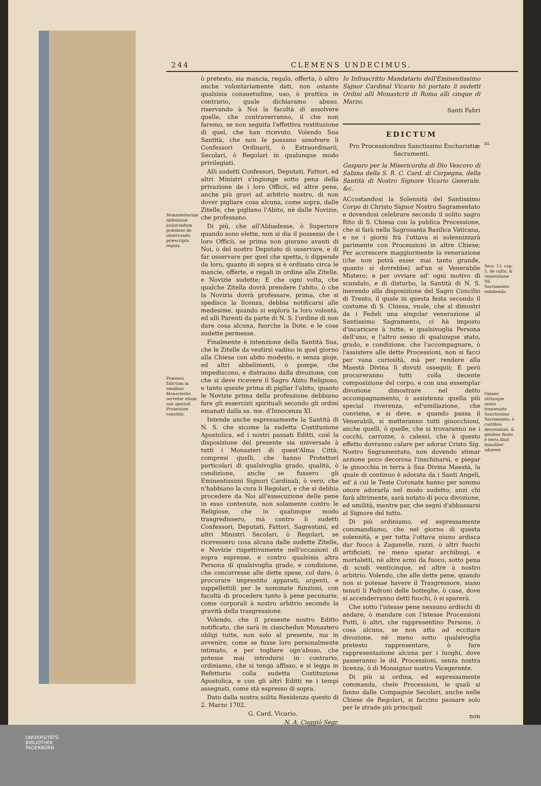244 CLEMENS UNDECIMUS.
Monasteriorum Abbatissæ jusjurandum præstent de observanda præscripta regula.
Præsens Edictum in omnibus Monasteriis servetur etiam sub speciali Protectore constitis.
ò pretesto, sia mancia, regalo, offerta, ò altro anche volontariamente dati, non ostante qualsisia consuetudine, uso, ò prattica in contrario, quale dichiaramo abuso, riservando à Noi la facoltà di assolvere quelle, che contraverranno, il che non faremo, se non seguita l'effettiva restituzione di quel, che han ricevuto. Volendo Sua Santità, che non le possano assolvere li Confessori Ordinarii, ò Estraordinarii, Secolari, ò Regolari in qualunque modo privilegiati.
Alli sudetti Confessori, Deputati, Fattori, ed altri Ministri s'ingionge sotto pena della privazione de i loro Officii, ed altre pene, anche più gravi ad arbitrio nostro, di non dover pigliare cosa alcuna, come sopra, dalle Zitelle, che pigliano l'Abito, nè dalle Novizie, che professano.
Di più, che all'Abbadesse, ò Superiore quando sono elette, non si dia il possesso de i loro Officii, se prima non giurano avanti di Noi, ò del nostro Deputato di osservare, e di far osservare per quel che spetta, ò dippende da loro, quanto di sopra si è ordinato circa le mancie, offerte, e regali in ordine alle Zitelle, e Novizie sudette; E che ogni volta, che qualche Zitella dovrà prendere l'abito, ò che la Novizia dovrà professare, prima, che si spedisca la licenza, debbia notificarsi alle medesime, quando si esplora la loro volontà, ed alli Parenti da parte di N. S. l'ordine di non dare cosa alcuna, fuorche la Dote, e le cose sudette permesse.
Finalmente è intenzione della Santità Sua, che le Zitelle da vestirsi vadino in quel giorno alla Chiesa con abito modesto, e senza gioje, ed altri abbelimenti, ò pompe, che impediscono, e distraono dalla divozione, con che si deve ricevere il Sagro Abito Religioso, e tanto queste prima di pigliar l'abito, quanto le Novizie prima della professione debbiano fare gli essercizii spirituali secondo gli ordini emanati dalla sa. me. d'Innocenza XI.
Intende anche espressamente la Santità di N. S. che sicome la sudetta Costituzione Apostolica, ed i nostri passati Editti, così la disposizione del presente sia universale à tutti i Monasteri di quest'Alma Città, compresi quelli, che hanno Protettori particolari di qualsivoglia grado, qualità, ò condizione, anche se fussero gli Eminentissimi Signori Cardinali, ò vero, che n'habbiano la cura li Regolari, e che si debbia procedere da Noi all'essecuzione delle pene in esso contenute, non solamente contro le Religiose, che in qualunque modo trasgredissero, mà contro li sudetti Confessori, Deputati, Fattori, Sagrestani, ed altri Ministri Secolari, ò Regolari, se ricevessero cosa alcuna dalle sudette Zitelle, e Novizie rispettivamente nell'occasioni di sopra espresse, e contro qualsisia altra Persona di qualsivoglia grado, e condizione, che concorresse alle dette spese, col dare, ò procurare imprestito apparati, argenti, e suppellettili per le nominate funzioni, con facoltà di procedere tanto à pene pecunarie, come corporali à nostro arbitrio secondo la gravità della trasgressione.
Volendo, che il presente nostro Editto notificato, che sarà in ciaschedun Monastero obligi tutte, non solo al presente, ma in avvenire, come se fusse loro personalmente intimato, e per togliere ogn'abuso, che potesse mai introdursi in contrario, ordiniamo, che si tenga affisso, e si legga in Refettorio colla sudetta Costituzione Apostolica, e con gli altri Editti ne i tempi assegnati, come stà espresso di sopra.
Dato dalla nostra solita Residenza questo di 2. Marzo 1702.
G. Card. Vicario.
N. A. Cuggiò Segr.
Io Infrascritto Mandatario dell'Eminentissimo Signor Cardinal Vicario hò portato li sudetti Ordini alli Monastcrii di Roma alli cinque di Marzo.
Santi Fabri
EDICTUM
Pro Processionibus Sanctissimi Eucharistiæ Sacramenti.
Gasparo per la Misericordia di Dio Vescovo di Sabina della S. R. C. Card. di Carpegna, della Santità di Nostro Signore Vicario Generale. &c.
ACcostandosi la Solennità del Santissimo Corpo di Christo Signor Nostro Sagramentato e dovendosi celebrare secondo il solito sagro Rito di S. Chiesa con la publica Processione, che si farà nella Sagrosanta Basilica Vaticana, e ne i giorni frà l'ottava si solennizzarà parimente con Processioni in altre Chiese; Per accrescere maggiormente la venerazione (che non potrà esser mai tanto grande, quanto si dovrebbe) ad'un si Venerabile Mistero; e per ovviare ad' ogni motivo di scandalo, e di disturbo, la Santità di N. S. inerendo alla disposizione del Sagro Concilio di Trento, il quale in questa festa secondo il costume di S. Chiesa, vuole, che si dimostri da i Fedeli una singolar venerazione al Santissimo Sagramento, ci hà imposto d'incaricare à tutte, e qualsivoglia Persona dell'uno, e l'altro sesso di qualunque stato, grado, e condizione, che l'accompagnare, ò l'assistere alle dette Processioni, non si facci per vana curiosità, mà per rendere alla Maestà Divina li dovuti ossequii; E però procureranno tutti colla decente composizione del corpo, e con una essemplar divozione dimostrare nel detto accompagnamento, ò assistenza quella più special riverenza, ed'umiliazione, che conviene, e si deve, e quando passa il Venerabili, si metteranno tutti ginocchioni, anche quelli, ò quelle, che si trovaranno ne i cocchi, carrozze, ò calessi, che à questo effetto dovranno calare per adorar Cristo Sig. Nostro Sagramentato, non dovendo stimar azzione poco decorosa l'inschinarsi, e piegar le ginocchia in terra à Sua Divina Maestà, la quale di continuo è adorata da i Santi Angeli, ed' à cui le Teste Coronate hanno per sommo onore adorarla nel modo sudetto; anzi chi farà altrimente, sarà notato di poca divozione, ed umilità, mentre par, che segni d'abbassarsi al Signore del tutto.
Di più ordiniamo, ed espressamente commandiamo, che nel giorno di questa solennità, e per tutta l'ottava niuno ardisca dar fuoco à Zaganelle, razzi, ò altri fuochi artificiati, ne meno sparar archibugi, e mortaletti, nè altre armi da fuoco, sotto pena di scudi venticinque, ed altre à nostro arbitrio. Volendo, che alle dette pene, quando non si potesse havere il Trasgressore, siano tenuti li Padroni delle botteghe, ò case, dove si accenderranno detti fuochi, ò si sparerà.
Che sotto l'istesse pene nessuno ardischi di andare, ò mandare con l'istesse Processioni Putti, ò altri, che rappresentino Persone, ò cosa alcuna, se non atta ad eccitare divozione, nè meno sotto qualsivoglia pretesto rappresentare, ò fare rappresentazione alcuna per i luoghi, dove passeranno le dd. Processioni, senza nostra licenza, ò di Monsignor nostro Vicegerente.
Di più si ordina, ed espressamente commanda, chele Processioni, le quali si fanno dalle Compagnie Secolari, anche nelle Chiese de Regolari, si faccino passare solo per le strade più principali
non
III.
Sess. 13. cap. 5. de cultu, & veneratione SS. Sacramento exhibenda.
Omnes utriusque sexus transeunte Sanctissimo Sacramento, è curribus descendant, & genibus flexis è terra illud humiliter adorent.
UNIVERSITÄTS-
BIBLIOTHEK
PADERBORN